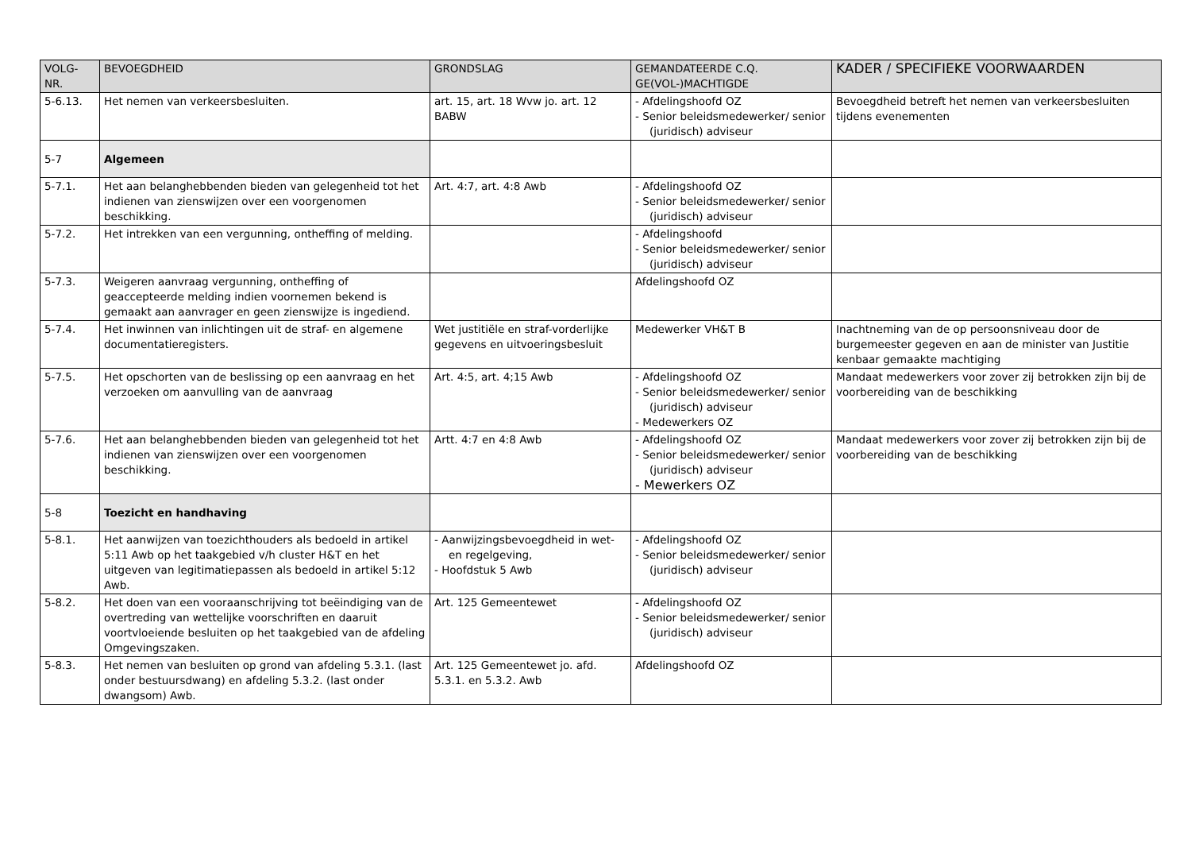| VOLG-NR. | BEVOEGDHEID | GRONDSLAG | GEMANDATEERDE C.Q. GE(VOL-)MACHTIGDE | KADER / SPECIFIEKE VOORWAARDEN |
| --- | --- | --- | --- | --- |
| 5-6.13. | Het nemen van verkeersbesluiten. | art. 15, art. 18 Wvw jo. art. 12 BABW | - Afdelingshoofd OZ - Senior beleidsmedewerker/ senior (juridisch) adviseur | Bevoegdheid betreft het nemen van verkeersbesluiten tijdens evenementen |
| 5-7 | Algemeen | | | |
| 5-7.1. | Het aan belanghebbenden bieden van gelegenheid tot het indienen van zienswijzen over een voorgenomen beschikking. | Art. 4:7, art. 4:8 Awb | - Afdelingshoofd OZ - Senior beleidsmedewerker/ senior (juridisch) adviseur | |
| 5-7.2. | Het intrekken van een vergunning, ontheffing of melding. | | - Afdelingshoofd - Senior beleidsmedewerker/ senior (juridisch) adviseur | |
| 5-7.3. | Weigeren aanvraag vergunning, ontheffing of geaccepteerde melding indien voornemen bekend is gemaakt aan aanvrager en geen zienswijze is ingediend. | | Afdelingshoofd OZ | |
| 5-7.4. | Het inwinnen van inlichtingen uit de straf- en algemene documentatieregisters. | Wet justitiële en straf-vorderlijke gegevens en uitvoeringsbesluit | Medewerker VH&T B | Inachtneming van de op persoonsniveau door de burgemeester gegeven en aan de minister van Justitie kenbaar gemaakte machtiging |
| 5-7.5. | Het opschorten van de beslissing op een aanvraag en het verzoeken om aanvulling van de aanvraag | Art. 4:5, art. 4;15 Awb | - Afdelingshoofd OZ - Senior beleidsmedewerker/ senior (juridisch) adviseur - Medewerkers OZ | Mandaat medewerkers voor zover zij betrokken zijn bij de voorbereiding van de beschikking |
| 5-7.6. | Het aan belanghebbenden bieden van gelegenheid tot het indienen van zienswijzen over een voorgenomen beschikking. | Artt. 4:7 en 4:8 Awb | - Afdelingshoofd OZ - Senior beleidsmedewerker/ senior (juridisch) adviseur - Mewerkers OZ | Mandaat medewerkers voor zover zij betrokken zijn bij de voorbereiding van de beschikking |
| 5-8 | Toezicht en handhaving | | | |
| 5-8.1. | Het aanwijzen van toezichthouders als bedoeld in artikel 5:11 Awb op het taakgebied v/h cluster H&T en het uitgeven van legitimatiepassen als bedoeld in artikel 5:12 Awb. | - Aanwijzingsbevoegdheid in wet- en regelgeving, - Hoofdstuk 5 Awb | - Afdelingshoofd OZ - Senior beleidsmedewerker/ senior (juridisch) adviseur | |
| 5-8.2. | Het doen van een vooraanschrijving tot beëindiging van de overtreding van wettelijke voorschriften en daaruit voortvloeiende besluiten op het taakgebied van de afdeling Omgevingszaken. | Art. 125 Gemeentewet | - Afdelingshoofd OZ - Senior beleidsmedewerker/ senior (juridisch) adviseur | |
| 5-8.3. | Het nemen van besluiten op grond van afdeling 5.3.1. (last onder bestuursdwang) en afdeling 5.3.2. (last onder dwangsom) Awb. | Art. 125 Gemeentewet jo. afd. 5.3.1. en 5.3.2. Awb | Afdelingshoofd OZ | |